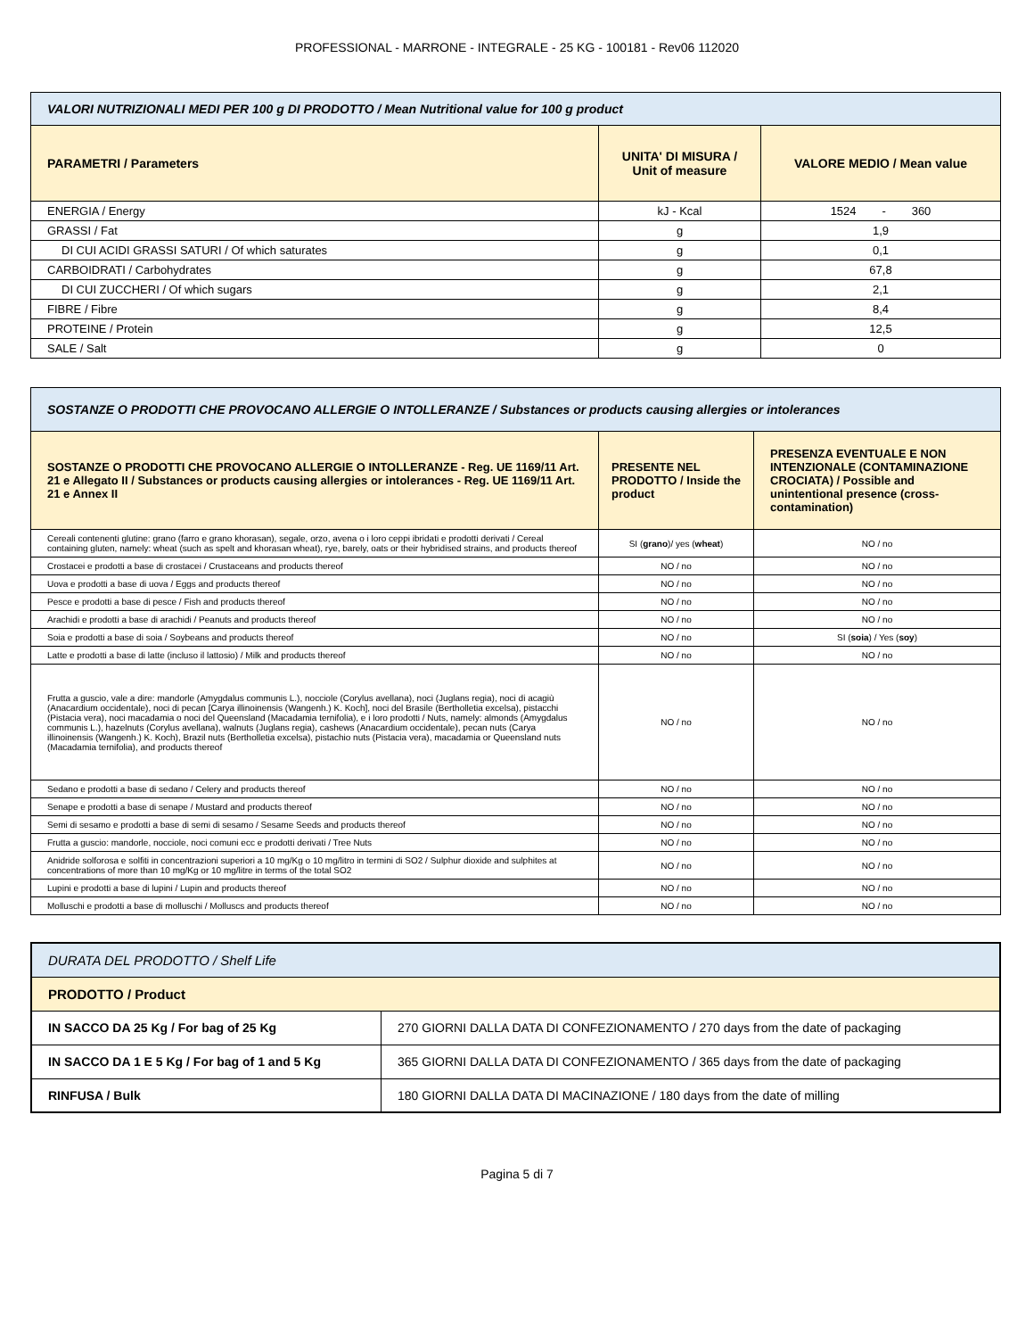PROFESSIONAL - MARRONE - INTEGRALE - 25 KG - 100181 - Rev06 112020
| VALORI NUTRIZIONALI MEDI PER 100 g DI PRODOTTO / Mean Nutritional value for 100 g product | | |
| PARAMETRI / Parameters | UNITA' DI MISURA / Unit of measure | VALORE MEDIO / Mean value |
| ENERGIA / Energy | kJ - Kcal | 1524 - 360 |
| GRASSI / Fat | g | 1,9 |
| DI CUI ACIDI GRASSI SATURI / Of which saturates | g | 0,1 |
| CARBOIDRATI / Carbohydrates | g | 67,8 |
| DI CUI ZUCCHERI / Of which sugars | g | 2,1 |
| FIBRE / Fibre | g | 8,4 |
| PROTEINE / Protein | g | 12,5 |
| SALE / Salt | g | 0 |
| SOSTANZE O PRODOTTI CHE PROVOCANO ALLERGIE O INTOLLERANZE / Substances or products causing allergies or intolerances | | |
| SOSTANZE O PRODOTTI CHE PROVOCANO ALLERGIE O INTOLLERANZE - Reg. UE 1169/11 Art. 21 e Allegato II / Substances or products causing allergies or intolerances - Reg. UE 1169/11 Art. 21 e Annex II | PRESENTE NEL PRODOTTO / Inside the product | PRESENZA EVENTUALE E NON INTENZIONALE (CONTAMINAZIONE CROCIATA) / Possible and unintentional presence (cross-contamination) |
| Cereali contenenti glutine: grano (farro e grano khorasan), segale, orzo, avena o i loro ceppi ibridati e prodotti derivati / Cereal containing gluten, namely: wheat (such as spelt and khorasan wheat), rye, barely, oats or their hybridised strains, and products thereof | SI ( grano )/ yes ( wheat ) | NO / no |
| Crostacei e prodotti a base di crostacei / Crustaceans and products thereof | NO / no | NO / no |
| Uova e prodotti a base di uova / Eggs and products thereof | NO / no | NO / no |
| Pesce e prodotti a base di pesce / Fish and products thereof | NO / no | NO / no |
| Arachidi e prodotti a base di arachidi / Peanuts and products thereof | NO / no | NO / no |
| Soia e prodotti a base di soia / Soybeans and products thereof | NO / no | SI ( soia ) / Yes ( soy ) |
| Latte e prodotti a base di latte (incluso il lattosio) / Milk and products thereof | NO / no | NO / no |
| Frutta a guscio, vale a dire: mandorle (Amygdalus communis L.), nocciole (Corylus avellana), noci (Juglans regia), noci di acagiù (Anacardium occidentale), noci di pecan [Carya illinoinensis (Wangenh.) K. Koch], noci del Brasile (Bertholletia excelsa), pistacchi (Pistacia vera), noci macadamia o noci del Queensland (Macadamia ternifolia), e i loro prodotti / Nuts, namely: almonds (Amygdalus communis L.), hazelnuts (Corylus avellana), walnuts (Juglans regia), cashews (Anacardium occidentale), pecan nuts (Carya illinoinensis (Wangenh.) K. Koch), Brazil nuts (Bertholletia excelsa), pistachio nuts (Pistacia vera), macadamia or Queensland nuts (Macadamia ternifolia), and products thereof | NO / no | NO / no |
| Sedano e prodotti a base di sedano / Celery and products thereof | NO / no | NO / no |
| Senape e prodotti a base di senape / Mustard and products thereof | NO / no | NO / no |
| Semi di sesamo e prodotti a base di semi di sesamo / Sesame Seeds and products thereof | NO / no | NO / no |
| Frutta a guscio: mandorle, nocciole, noci comuni ecc e prodotti derivati / Tree Nuts | NO / no | NO / no |
| Anidride solforosa e solfiti in concentrazioni superiori a 10 mg/Kg o 10 mg/litro in termini di SO2 / Sulphur dioxide and sulphites at concentrations of more than 10 mg/Kg or 10 mg/litre in terms of the total SO2 | NO / no | NO / no |
| Lupini e prodotti a base di lupini / Lupin and products thereof | NO / no | NO / no |
| Molluschi e prodotti a base di molluschi / Molluscs and products thereof | NO / no | NO / no |
| DURATA DEL PRODOTTO / Shelf Life | |
| PRODOTTO / Product | |
| IN SACCO DA 25 Kg / For bag of 25 Kg | 270 GIORNI DALLA DATA DI CONFEZIONAMENTO / 270 days from the date of packaging |
| IN SACCO DA 1 E 5 Kg / For bag of 1 and 5 Kg | 365 GIORNI DALLA DATA DI CONFEZIONAMENTO / 365 days from the date of packaging |
| RINFUSA / Bulk | 180 GIORNI DALLA DATA DI MACINAZIONE / 180 days from the date of milling |
Pagina 5 di 7